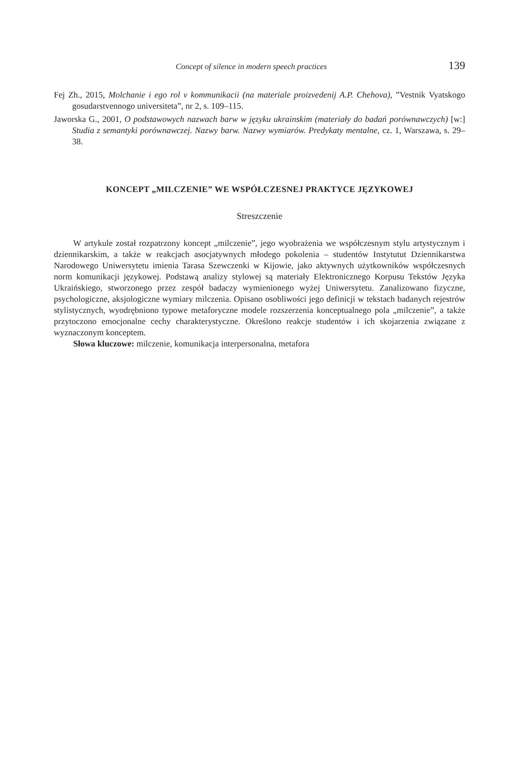Concept of silence in modern speech practices 139
Fej Zh., 2015, Molchanie i ego rol v kommunikacii (na materiale proizvedenij A.P. Chehova), ”Vestnik Vyatskogo gosudarstvennogo universiteta”, nr 2, s. 109–115.
Jaworska G., 2001, O podstawowych nazwach barw w języku ukrainskim (materiały do badań porównawczych) [w:] Studia z semantyki porównawczej. Nazwy barw. Nazwy wymiarów. Predykaty mentalne, cz. 1, Warszawa, s. 29–38.
KONCEPT „MILCZENIE” WE WSPÓŁCZESNEJ PRAKTYCE JĘZYKOWEJ
Streszczenie
W artykule został rozpatrzony koncept „milczenie”, jego wyobrażenia we współczesnym stylu artystycznym i dziennikarskim, a także w reakcjach asocjatywnych młodego pokolenia – studentów Instytutut Dziennikarstwa Narodowego Uniwersytetu imienia Tarasa Szewczenki w Kijowie, jako aktywnych użytkowników współczesnych norm komunikacji językowej. Podstawą analizy stylowej są materiały Elektronicznego Korpusu Tekstów Języka Ukraińskiego, stworzonego przez zespół badaczy wymienionego wyżej Uniwersytetu. Zanalizowano fizyczne, psychologiczne, aksjologiczne wymiary milczenia. Opisano osobliwości jego definicji w tekstach badanych rejestrów stylistycznych, wyodrębniono typowe metaforyczne modele rozszerzenia konceptualnego pola „milczenie”, a także przytoczono emocjonalne cechy charakterystyczne. Określono reakcje studentów i ich skojarzenia związane z wyznaczonym konceptem.
Słowa kluczowe: milczenie, komunikacja interpersonalna, metafora